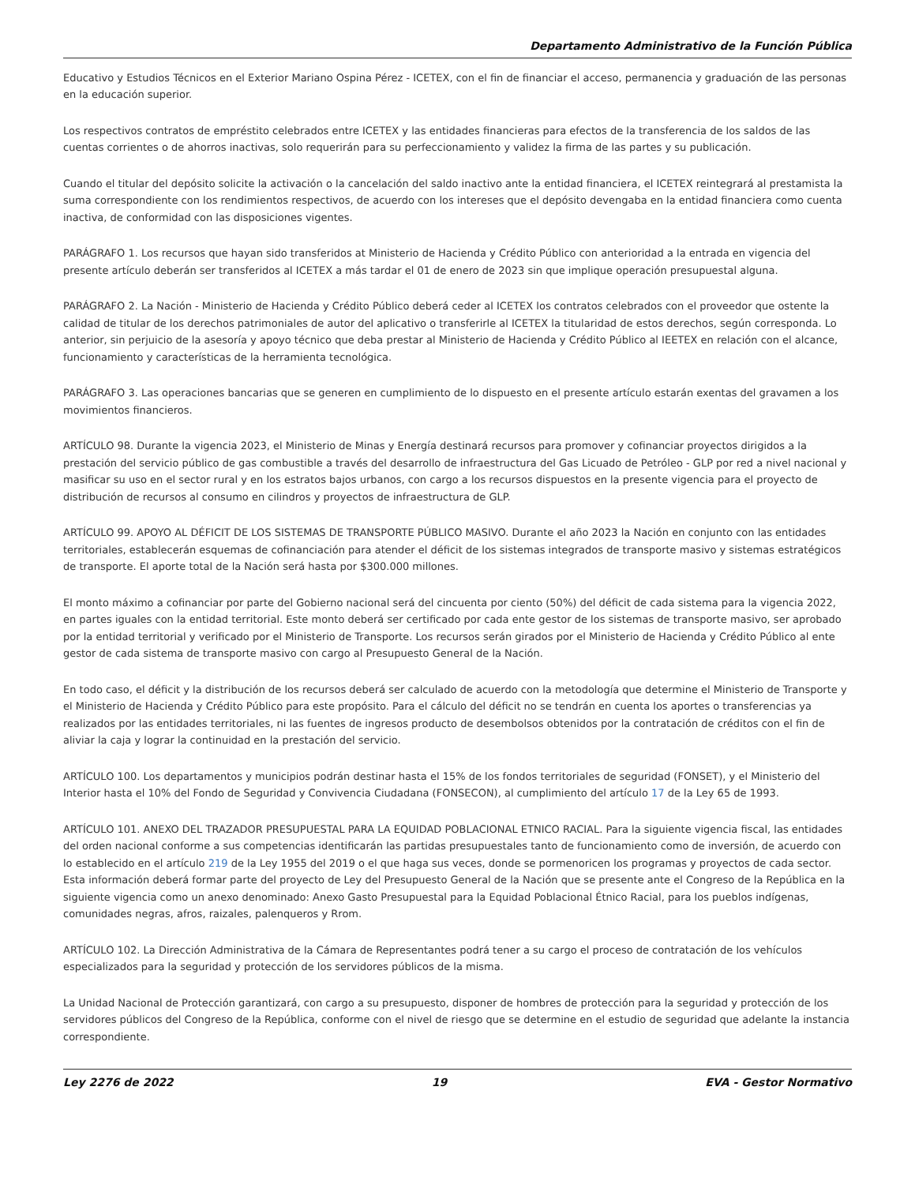Departamento Administrativo de la Función Pública
Educativo y Estudios Técnicos en el Exterior Mariano Ospina Pérez - ICETEX, con el fin de financiar el acceso, permanencia y graduación de las personas en la educación superior.
Los respectivos contratos de empréstito celebrados entre ICETEX y las entidades financieras para efectos de la transferencia de los saldos de las cuentas corrientes o de ahorros inactivas, solo requerirán para su perfeccionamiento y validez la firma de las partes y su publicación.
Cuando el titular del depósito solicite la activación o la cancelación del saldo inactivo ante la entidad financiera, el ICETEX reintegrará al prestamista la suma correspondiente con los rendimientos respectivos, de acuerdo con los intereses que el depósito devengaba en la entidad financiera como cuenta inactiva, de conformidad con las disposiciones vigentes.
PARÁGRAFO 1. Los recursos que hayan sido transferidos at Ministerio de Hacienda y Crédito Público con anterioridad a la entrada en vigencia del presente artículo deberán ser transferidos al ICETEX a más tardar el 01 de enero de 2023 sin que implique operación presupuestal alguna.
PARÁGRAFO 2. La Nación - Ministerio de Hacienda y Crédito Público deberá ceder al ICETEX los contratos celebrados con el proveedor que ostente la calidad de titular de los derechos patrimoniales de autor del aplicativo o transferirle al ICETEX la titularidad de estos derechos, según corresponda. Lo anterior, sin perjuicio de la asesoría y apoyo técnico que deba prestar al Ministerio de Hacienda y Crédito Público al IEETEX en relación con el alcance, funcionamiento y características de la herramienta tecnológica.
PARÁGRAFO 3. Las operaciones bancarias que se generen en cumplimiento de lo dispuesto en el presente artículo estarán exentas del gravamen a los movimientos financieros.
ARTÍCULO 98. Durante la vigencia 2023, el Ministerio de Minas y Energía destinará recursos para promover y cofinanciar proyectos dirigidos a la prestación del servicio público de gas combustible a través del desarrollo de infraestructura del Gas Licuado de Petróleo - GLP por red a nivel nacional y masificar su uso en el sector rural y en los estratos bajos urbanos, con cargo a los recursos dispuestos en la presente vigencia para el proyecto de distribución de recursos al consumo en cilindros y proyectos de infraestructura de GLP.
ARTÍCULO 99. APOYO AL DÉFICIT DE LOS SISTEMAS DE TRANSPORTE PÚBLICO MASIVO. Durante el año 2023 la Nación en conjunto con las entidades territoriales, establecerán esquemas de cofinanciación para atender el déficit de los sistemas integrados de transporte masivo y sistemas estratégicos de transporte. El aporte total de la Nación será hasta por $300.000 millones.
El monto máximo a cofinanciar por parte del Gobierno nacional será del cincuenta por ciento (50%) del déficit de cada sistema para la vigencia 2022, en partes iguales con la entidad territorial. Este monto deberá ser certificado por cada ente gestor de los sistemas de transporte masivo, ser aprobado por la entidad territorial y verificado por el Ministerio de Transporte. Los recursos serán girados por el Ministerio de Hacienda y Crédito Público al ente gestor de cada sistema de transporte masivo con cargo al Presupuesto General de la Nación.
En todo caso, el déficit y la distribución de los recursos deberá ser calculado de acuerdo con la metodología que determine el Ministerio de Transporte y el Ministerio de Hacienda y Crédito Público para este propósito. Para el cálculo del déficit no se tendrán en cuenta los aportes o transferencias ya realizados por las entidades territoriales, ni las fuentes de ingresos producto de desembolsos obtenidos por la contratación de créditos con el fin de aliviar la caja y lograr la continuidad en la prestación del servicio.
ARTÍCULO 100. Los departamentos y municipios podrán destinar hasta el 15% de los fondos territoriales de seguridad (FONSET), y el Ministerio del Interior hasta el 10% del Fondo de Seguridad y Convivencia Ciudadana (FONSECON), al cumplimiento del artículo 17 de la Ley 65 de 1993.
ARTÍCULO 101. ANEXO DEL TRAZADOR PRESUPUESTAL PARA LA EQUIDAD POBLACIONAL ETNICO RACIAL. Para la siguiente vigencia fiscal, las entidades del orden nacional conforme a sus competencias identificarán las partidas presupuestales tanto de funcionamiento como de inversión, de acuerdo con lo establecido en el artículo 219 de la Ley 1955 del 2019 o el que haga sus veces, donde se pormenoricen los programas y proyectos de cada sector. Esta información deberá formar parte del proyecto de Ley del Presupuesto General de la Nación que se presente ante el Congreso de la República en la siguiente vigencia como un anexo denominado: Anexo Gasto Presupuestal para la Equidad Poblacional Étnico Racial, para los pueblos indígenas, comunidades negras, afros, raizales, palenqueros y Rrom.
ARTÍCULO 102. La Dirección Administrativa de la Cámara de Representantes podrá tener a su cargo el proceso de contratación de los vehículos especializados para la seguridad y protección de los servidores públicos de la misma.
La Unidad Nacional de Protección garantizará, con cargo a su presupuesto, disponer de hombres de protección para la seguridad y protección de los servidores públicos del Congreso de la República, conforme con el nivel de riesgo que se determine en el estudio de seguridad que adelante la instancia correspondiente.
Ley 2276 de 2022 19 EVA - Gestor Normativo